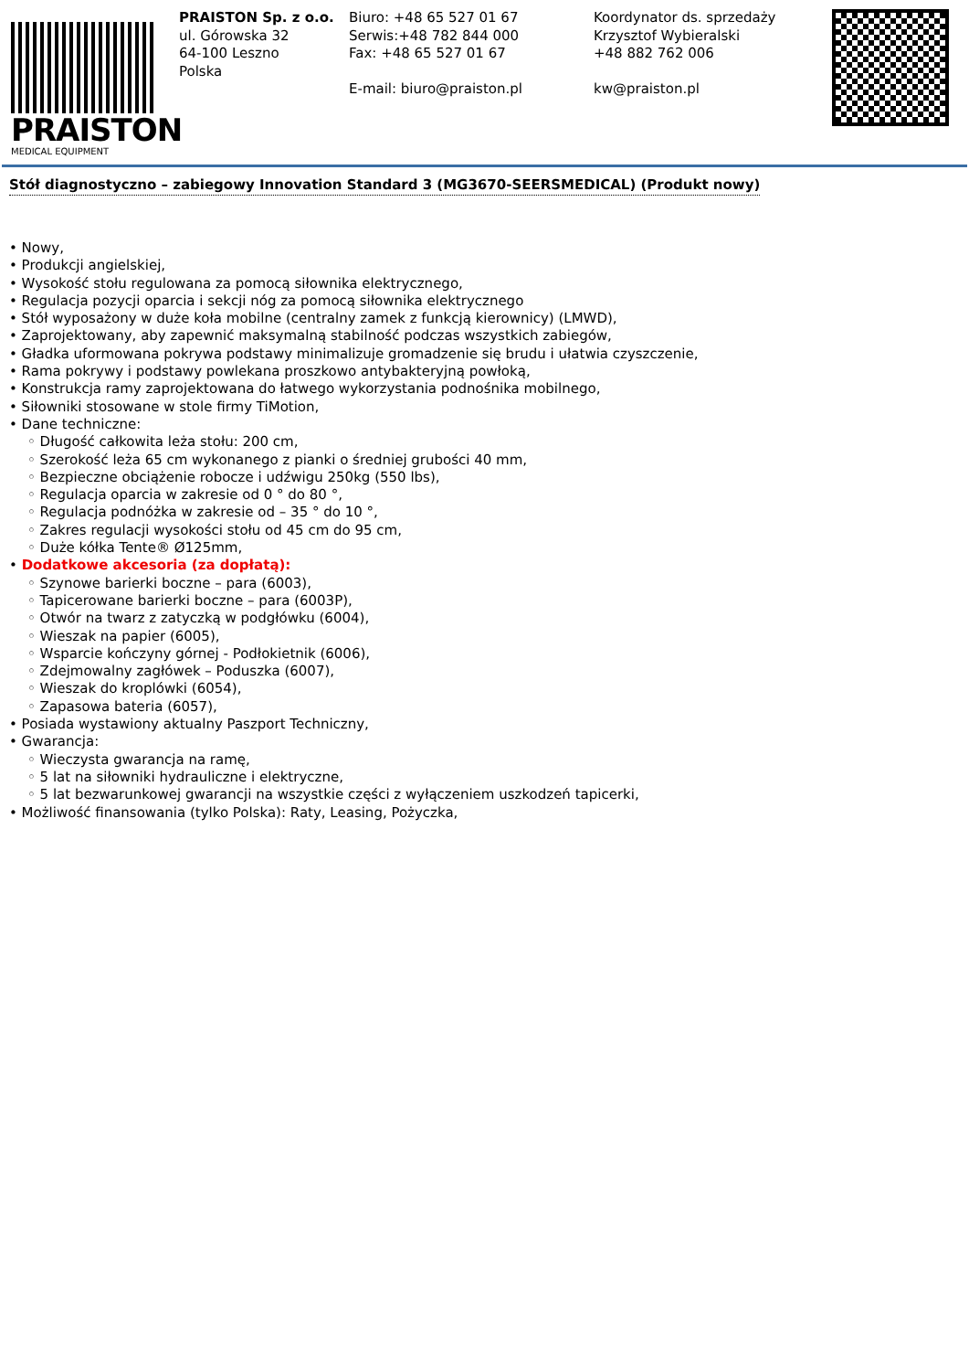PRAISTON
MEDICAL EQUIPMENT
PRAISTON Sp. z o.o.
ul. Górowska 32
64-100 Leszno
Polska
Biuro: +48 65 527 01 67
Serwis:+48 782 844 000
Fax: +48 65 527 01 67
E-mail: biuro@praiston.pl
Koordynator ds. sprzedaży
Krzysztof Wybieralski
+48 882 762 006
kw@praiston.pl
Stół diagnostyczno – zabiegowy Innovation Standard 3 (MG3670-SEERSMEDICAL) (Produkt nowy)
• Nowy,
• Produkcji angielskiej,
• Wysokość stołu regulowana za pomocą siłownika elektrycznego,
• Regulacja pozycji oparcia i sekcji nóg za pomocą siłownika elektrycznego
• Stół wyposażony w duże koła mobilne (centralny zamek z funkcją kierownicy) (LMWD),
• Zaprojektowany, aby zapewnić maksymalną stabilność podczas wszystkich zabiegów,
• Gładka uformowana pokrywa podstawy minimalizuje gromadzenie się brudu i ułatwia czyszczenie,
• Rama pokrywy i podstawy powlekana proszkowo antybakteryjną powłoką,
• Konstrukcja ramy zaprojektowana do łatwego wykorzystania podnośnika mobilnego,
• Siłowniki stosowane w stole firmy TiMotion,
• Dane techniczne:
◦ Długość całkowita leża stołu: 200 cm,
◦ Szerokość leża 65 cm wykonanego z pianki o średniej grubości 40 mm,
◦ Bezpieczne obciążenie robocze i udźwigu 250kg (550 lbs),
◦ Regulacja oparcia w zakresie od 0 ° do 80 °,
◦ Regulacja podnóżka w zakresie od – 35 ° do 10 °,
◦ Zakres regulacji wysokości stołu od 45 cm do 95 cm,
◦ Duże kółka Tente® Ø125mm,
• Dodatkowe akcesoria (za dopłatą):
◦ Szynowe barierki boczne – para (6003),
◦ Tapicerowane barierki boczne – para (6003P),
◦ Otwór na twarz z zatyczką w podgłówku (6004),
◦ Wieszak na papier (6005),
◦ Wsparcie kończyny górnej - Podłokietnik (6006),
◦ Zdejmowalny zagłówek – Poduszka (6007),
◦ Wieszak do kroplówki (6054),
◦ Zapasowa bateria (6057),
• Posiada wystawiony aktualny Paszport Techniczny,
• Gwarancja:
◦ Wieczysta gwarancja na ramę,
◦ 5 lat na siłowniki hydrauliczne i elektryczne,
◦ 5 lat bezwarunkowej gwarancji na wszystkie części z wyłączeniem uszkodzeń tapicerki,
• Możliwość finansowania (tylko Polska): Raty, Leasing, Pożyczka,